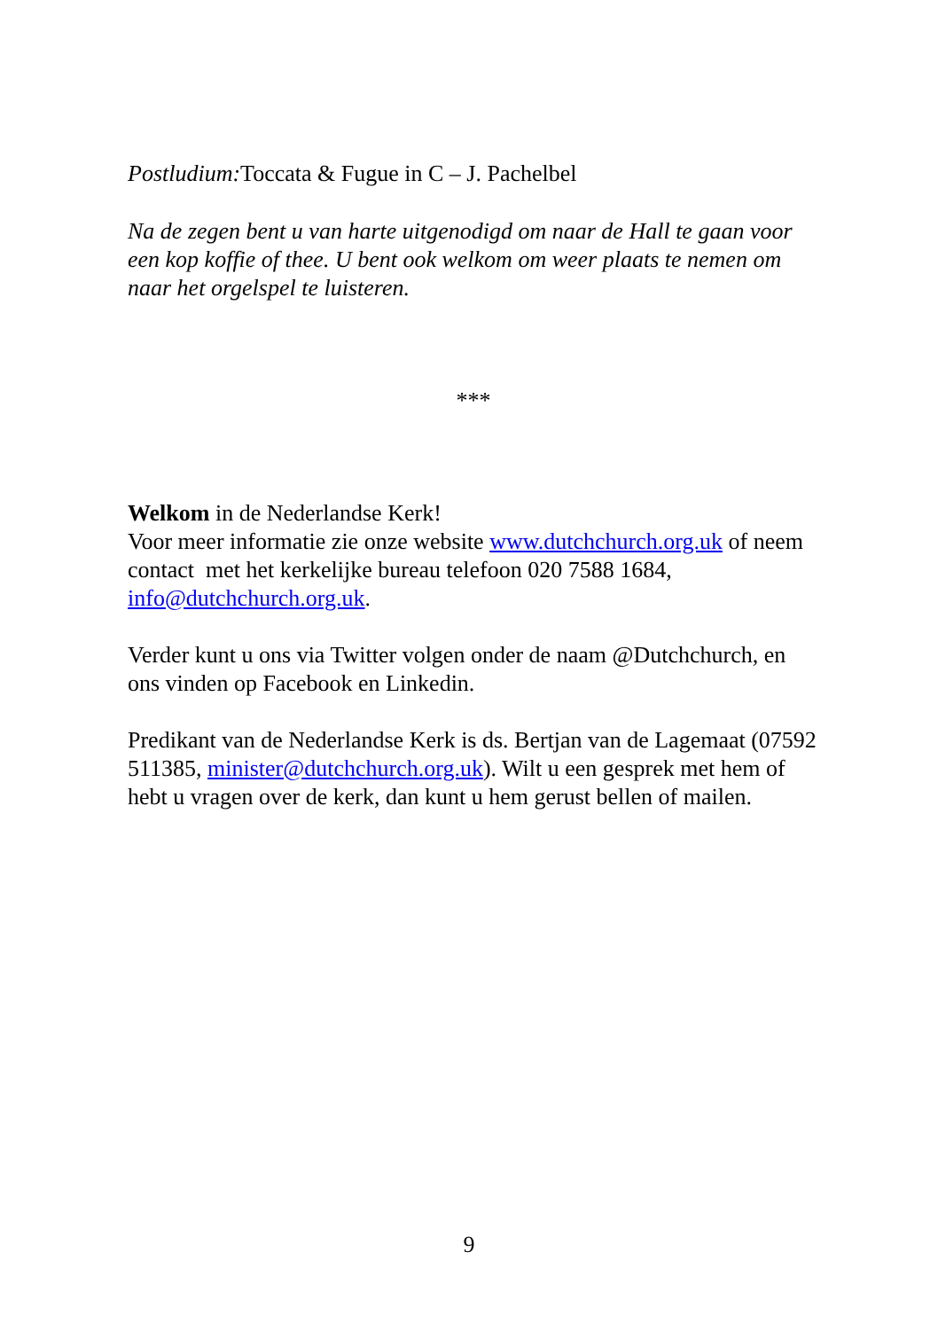Postludium: Toccata & Fugue in C – J. Pachelbel
Na de zegen bent u van harte uitgenodigd om naar de Hall te gaan voor een kop koffie of thee. U bent ook welkom om weer plaats te nemen om naar het orgelspel te luisteren.
***
Welkom in de Nederlandse Kerk!
Voor meer informatie zie onze website www.dutchchurch.org.uk of neem contact met het kerkelijke bureau telefoon 020 7588 1684, info@dutchchurch.org.uk.
Verder kunt u ons via Twitter volgen onder de naam @Dutchchurch, en ons vinden op Facebook en Linkedin.
Predikant van de Nederlandse Kerk is ds. Bertjan van de Lagemaat (07592 511385, minister@dutchchurch.org.uk). Wilt u een gesprek met hem of hebt u vragen over de kerk, dan kunt u hem gerust bellen of mailen.
9